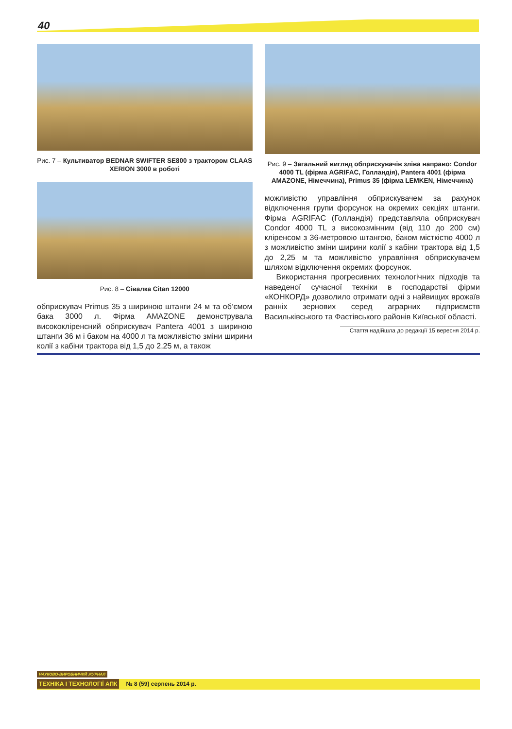40
Рис. 7 – Культиватор BEDNAR SWIFTER SE800 з трактором CLAAS XERION 3000 в роботі
Рис. 8 – Сівалка Citan 12000
обприскувач Primus 35 з шириною штанги 24 м та об’ємом бака 3000 л. Фірма AMAZONE демонструвала висококліренсний обприскувач Pantera 4001 з шириною штанги 36 м і баком на 4000 л та можливістю зміни ширини колії з кабіни трактора від 1,5 до 2,25 м, а також
Рис. 9 – Загальний вигляд обприскувачів зліва направо: Condor 4000 TL (фірма AGRIFAC, Голландія), Pantera 4001 (фірма AMAZONE, Німеччина), Primus 35 (фірма LEMKEN, Німеччина)
можливістю управління обприскувачем за рахунок відключення групи форсунок на окремих секціях штанги. Фірма AGRIFAC (Голландія) представляла обприскувач Condor 4000 TL з високозмінним (від 110 до 200 см) кліренсом з 36-метровою штангою, баком місткістю 4000 л з можливістю зміни ширини колії з кабіни трактора від 1,5 до 2,25 м та можливістю управління обприскувачем шляхом відключення окремих форсунок.
Використання прогресивних технологічних підходів та наведеної сучасної техніки в господарстві фірми «КОНКОРД» дозволило отримати одні з найвищих врожаїв ранніх зернових серед аграрних підприємств Васильківського та Фастівського районів Київської області.
Стаття надійшла до редакції 15 вересня 2014 р.
НАУКОВО-ВИРОБНИЧИЙ ЖУРНАЛ
ТЕХНІКА І ТЕХНОЛОГІЇ АПК № 8 (59) серпень 2014 р.